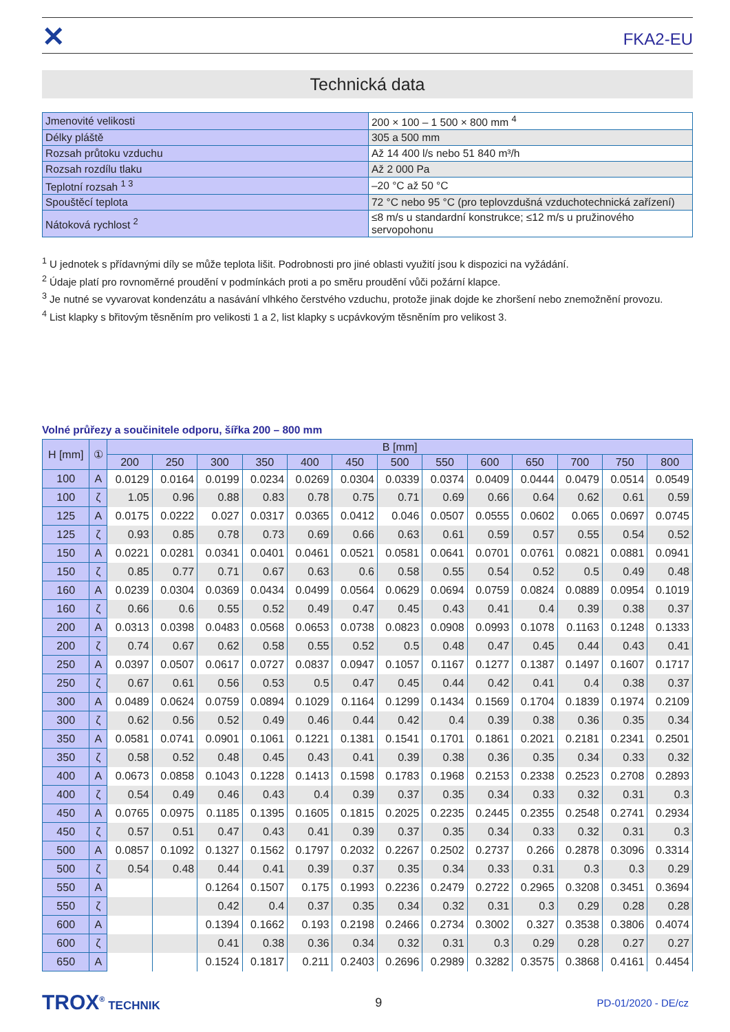✕
FKA2-EU
Technická data
| Jmenovité velikosti | 200 × 100 – 1 500 × 800 mm <sup>4</sup> |
| Délky pláště | 305 a 500 mm |
| Rozsah průtoku vzduchu | Až 14 400 l/s nebo 51 840 m³/h |
| Rozsah rozdílu tlaku | Až 2 000 Pa |
| Teplotní rozsah <sup>1 3</sup> | –20 °C až 50 °C |
| Spouštěcí teplota | 72 °C nebo 95 °C (pro teplovzdušná vzduchotechnická zařízení) |
| Nátoková rychlost <sup>2</sup> | ≤8 m/s u standardní konstrukce; ≤12 m/s u pružinového servopohonu |
<sup>1</sup> U jednotek s přídavnými díly se může teplota lišit. Podrobnosti pro jiné oblasti využití jsou k dispozici na vyžádání.
<sup>2</sup> Údaje platí pro rovnoměrné proudění v podmínkách proti a po směru proudění vůči požární klapce.
<sup>3</sup> Je nutné se vyvarovat kondenzátu a nasávání vlhkého čerstvého vzduchu, protože jinak dojde ke zhoršení nebo znemožnění provozu.
<sup>4</sup> List klapky s břitovým těsněním pro velikosti 1 a 2, list klapky s ucpávkovým těsněním pro velikost 3.
Volné průřezy a součinitele odporu, šířka 200 – 800 mm
| H [mm] | ① | B [mm] | | | | | | | | | | | | |
| --- | --- | --- | --- | --- | --- | --- | --- | --- | --- | --- | --- | --- | --- | --- |
| | | 200 | 250 | 300 | 350 | 400 | 450 | 500 | 550 | 600 | 650 | 700 | 750 | 800 |
| 100 | A | 0.0129 | 0.0164 | 0.0199 | 0.0234 | 0.0269 | 0.0304 | 0.0339 | 0.0374 | 0.0409 | 0.0444 | 0.0479 | 0.0514 | 0.0549 |
| 100 | ζ | 1.05 | 0.96 | 0.88 | 0.83 | 0.78 | 0.75 | 0.71 | 0.69 | 0.66 | 0.64 | 0.62 | 0.61 | 0.59 |
| 125 | A | 0.0175 | 0.0222 | 0.027 | 0.0317 | 0.0365 | 0.0412 | 0.046 | 0.0507 | 0.0555 | 0.0602 | 0.065 | 0.0697 | 0.0745 |
| 125 | ζ | 0.93 | 0.85 | 0.78 | 0.73 | 0.69 | 0.66 | 0.63 | 0.61 | 0.59 | 0.57 | 0.55 | 0.54 | 0.52 |
| 150 | A | 0.0221 | 0.0281 | 0.0341 | 0.0401 | 0.0461 | 0.0521 | 0.0581 | 0.0641 | 0.0701 | 0.0761 | 0.0821 | 0.0881 | 0.0941 |
| 150 | ζ | 0.85 | 0.77 | 0.71 | 0.67 | 0.63 | 0.6 | 0.58 | 0.55 | 0.54 | 0.52 | 0.5 | 0.49 | 0.48 |
| 160 | A | 0.0239 | 0.0304 | 0.0369 | 0.0434 | 0.0499 | 0.0564 | 0.0629 | 0.0694 | 0.0759 | 0.0824 | 0.0889 | 0.0954 | 0.1019 |
| 160 | ζ | 0.66 | 0.6 | 0.55 | 0.52 | 0.49 | 0.47 | 0.45 | 0.43 | 0.41 | 0.4 | 0.39 | 0.38 | 0.37 |
| 200 | A | 0.0313 | 0.0398 | 0.0483 | 0.0568 | 0.0653 | 0.0738 | 0.0823 | 0.0908 | 0.0993 | 0.1078 | 0.1163 | 0.1248 | 0.1333 |
| 200 | ζ | 0.74 | 0.67 | 0.62 | 0.58 | 0.55 | 0.52 | 0.5 | 0.48 | 0.47 | 0.45 | 0.44 | 0.43 | 0.41 |
| 250 | A | 0.0397 | 0.0507 | 0.0617 | 0.0727 | 0.0837 | 0.0947 | 0.1057 | 0.1167 | 0.1277 | 0.1387 | 0.1497 | 0.1607 | 0.1717 |
| 250 | ζ | 0.67 | 0.61 | 0.56 | 0.53 | 0.5 | 0.47 | 0.45 | 0.44 | 0.42 | 0.41 | 0.4 | 0.38 | 0.37 |
| 300 | A | 0.0489 | 0.0624 | 0.0759 | 0.0894 | 0.1029 | 0.1164 | 0.1299 | 0.1434 | 0.1569 | 0.1704 | 0.1839 | 0.1974 | 0.2109 |
| 300 | ζ | 0.62 | 0.56 | 0.52 | 0.49 | 0.46 | 0.44 | 0.42 | 0.4 | 0.39 | 0.38 | 0.36 | 0.35 | 0.34 |
| 350 | A | 0.0581 | 0.0741 | 0.0901 | 0.1061 | 0.1221 | 0.1381 | 0.1541 | 0.1701 | 0.1861 | 0.2021 | 0.2181 | 0.2341 | 0.2501 |
| 350 | ζ | 0.58 | 0.52 | 0.48 | 0.45 | 0.43 | 0.41 | 0.39 | 0.38 | 0.36 | 0.35 | 0.34 | 0.33 | 0.32 |
| 400 | A | 0.0673 | 0.0858 | 0.1043 | 0.1228 | 0.1413 | 0.1598 | 0.1783 | 0.1968 | 0.2153 | 0.2338 | 0.2523 | 0.2708 | 0.2893 |
| 400 | ζ | 0.54 | 0.49 | 0.46 | 0.43 | 0.4 | 0.39 | 0.37 | 0.35 | 0.34 | 0.33 | 0.32 | 0.31 | 0.3 |
| 450 | A | 0.0765 | 0.0975 | 0.1185 | 0.1395 | 0.1605 | 0.1815 | 0.2025 | 0.2235 | 0.2445 | 0.2355 | 0.2548 | 0.2741 | 0.2934 |
| 450 | ζ | 0.57 | 0.51 | 0.47 | 0.43 | 0.41 | 0.39 | 0.37 | 0.35 | 0.34 | 0.33 | 0.32 | 0.31 | 0.3 |
| 500 | A | 0.0857 | 0.1092 | 0.1327 | 0.1562 | 0.1797 | 0.2032 | 0.2267 | 0.2502 | 0.2737 | 0.266 | 0.2878 | 0.3096 | 0.3314 |
| 500 | ζ | 0.54 | 0.48 | 0.44 | 0.41 | 0.39 | 0.37 | 0.35 | 0.34 | 0.33 | 0.31 | 0.3 | 0.3 | 0.29 |
| 550 | A | | | 0.1264 | 0.1507 | 0.175 | 0.1993 | 0.2236 | 0.2479 | 0.2722 | 0.2965 | 0.3208 | 0.3451 | 0.3694 |
| 550 | ζ | | | 0.42 | 0.4 | 0.37 | 0.35 | 0.34 | 0.32 | 0.31 | 0.3 | 0.29 | 0.28 | 0.28 |
| 600 | A | | | 0.1394 | 0.1662 | 0.193 | 0.2198 | 0.2466 | 0.2734 | 0.3002 | 0.327 | 0.3538 | 0.3806 | 0.4074 |
| 600 | ζ | | | 0.41 | 0.38 | 0.36 | 0.34 | 0.32 | 0.31 | 0.3 | 0.29 | 0.28 | 0.27 | 0.27 |
| 650 | A | | | 0.1524 | 0.1817 | 0.211 | 0.2403 | 0.2696 | 0.2989 | 0.3282 | 0.3575 | 0.3868 | 0.4161 | 0.4454 |
TROX<sup>®</sup> TECHNIK 9
PD-01/2020 - DE/cz